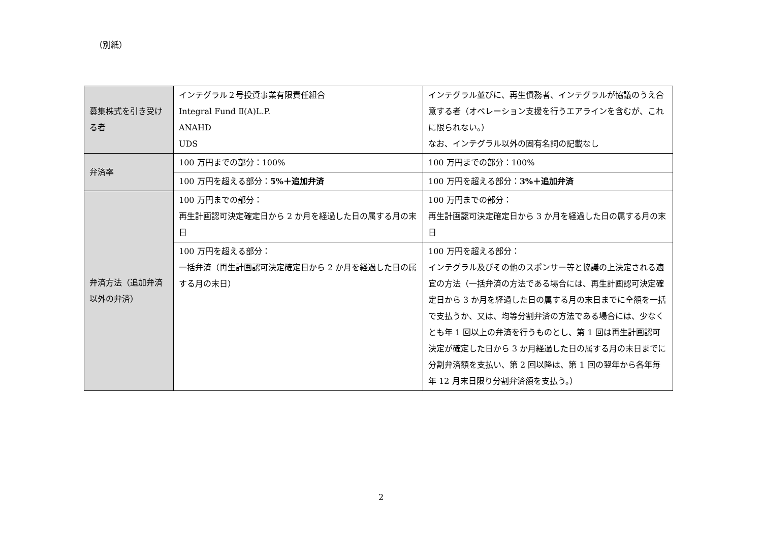（別紙）
| 募集株式を引き受ける者 | インテグラル２号投資事業有限責任組合 Integral Fund Ⅱ(A)L.P. ANAHD UDS | インテグラル並びに、再生債務者、インテグラルが協議のうえ合意する者（オペレーション支援を行うエアラインを含むが、これに限られない。） なお、インテグラル以外の固有名詞の記載なし |
| 弁済率 | 100 万円までの部分：100% | 100 万円までの部分：100% |
| | 100 万円を超える部分： 5%＋追加弁済 | 100 万円を超える部分： 3%＋追加弁済 |
| 弁済方法（追加弁済以外の弁済） | 100 万円までの部分： 再生計画認可決定確定日から 2 か月を経過した日の属する月の末日 | 100 万円までの部分： 再生計画認可決定確定日から 3 か月を経過した日の属する月の末日 |
| | 100 万円を超える部分： 一括弁済（再生計画認可決定確定日から 2 か月を経過した日の属する月の末日） | 100 万円を超える部分： インテグラル及びその他のスポンサー等と協議の上決定される適宜の方法（一括弁済の方法である場合には、再生計画認可決定確定日から 3 か月を経過した日の属する月の末日までに全額を一括で支払うか、又は、均等分割弁済の方法である場合には、少なくとも年 1 回以上の弁済を行うものとし、第 1 回は再生計画認可決定が確定した日から 3 か月経過した日の属する月の末日までに分割弁済額を支払い、第 2 回以降は、第 1 回の翌年から各年毎年 12 月末日限り分割弁済額を支払う。） |
2